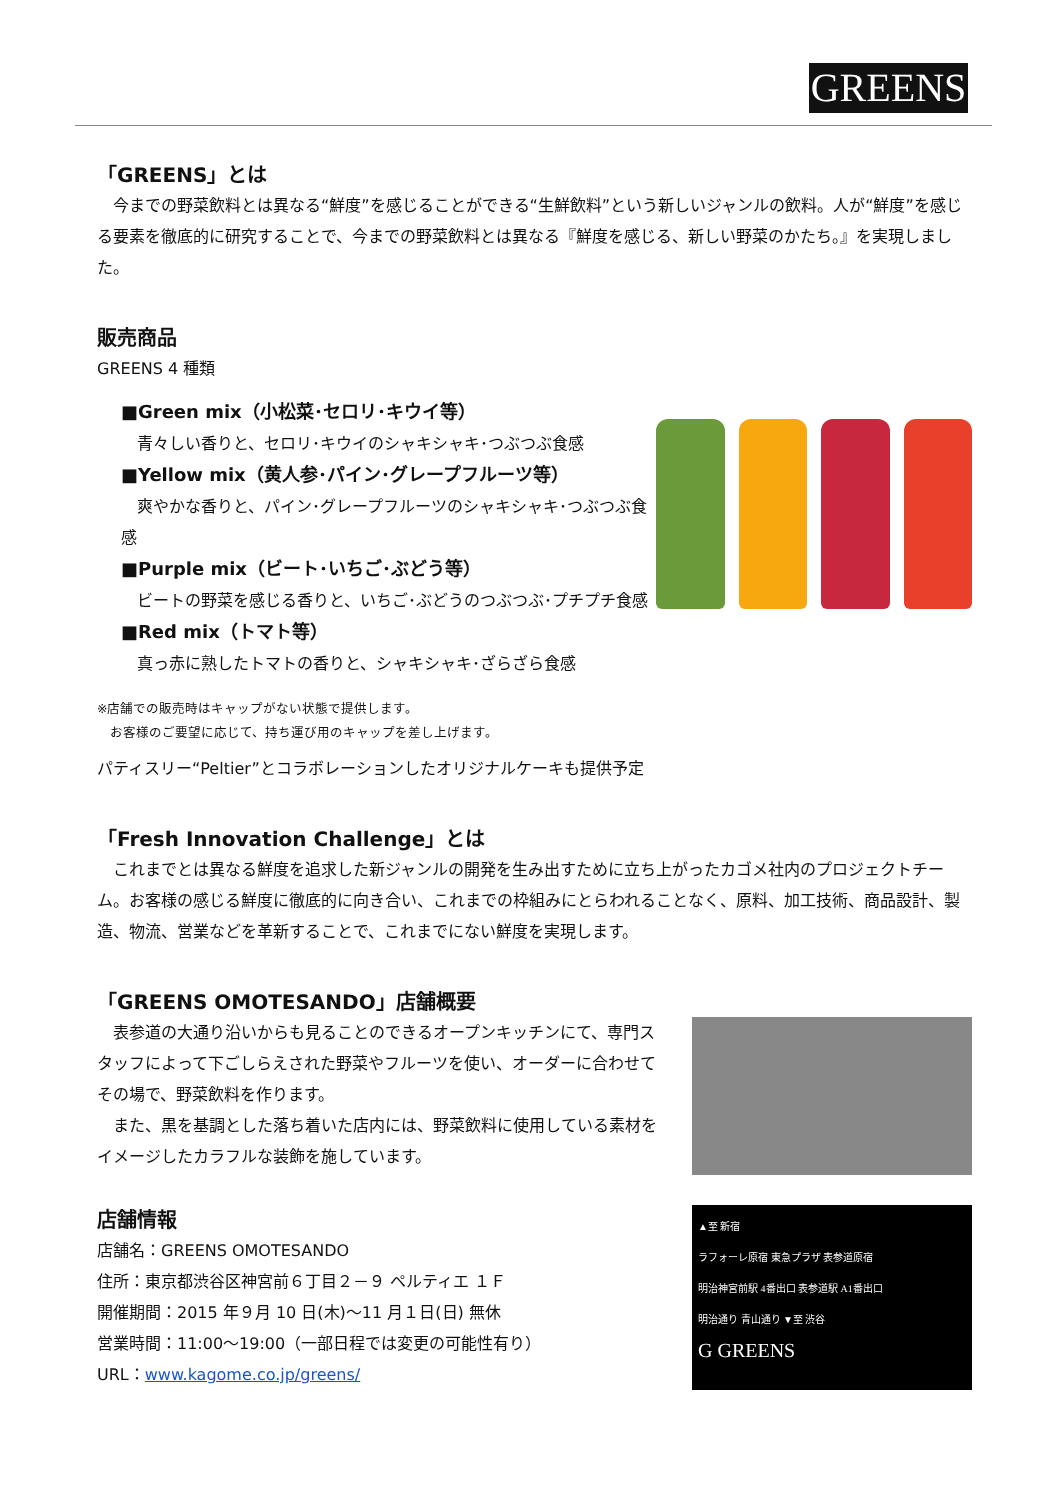GREENS
「GREENS」とは
　今までの野菜飲料とは異なる“鮮度”を感じることができる“生鮮飲料”という新しいジャンルの飲料。人が“鮮度”を感じる要素を徹底的に研究することで、今までの野菜飲料とは異なる『鮮度を感じる、新しい野菜のかたち。』を実現しました。
販売商品
GREENS 4 種類
■Green mix（小松菜･セロリ･キウイ等）
　青々しい香りと、セロリ･キウイのシャキシャキ･つぶつぶ食感
■Yellow mix（黄人参･パイン･グレープフルーツ等）
　爽やかな香りと、パイン･グレープフルーツのシャキシャキ･つぶつぶ食感
■Purple mix（ビート･いちご･ぶどう等）
　ビートの野菜を感じる香りと、いちご･ぶどうのつぶつぶ･プチプチ食感
■Red mix（トマト等）
　真っ赤に熟したトマトの香りと、シャキシャキ･ざらざら食感
※店舗での販売時はキャップがない状態で提供します。
　お客様のご要望に応じて、持ち運び用のキャップを差し上げます。
パティスリー“Peltier”とコラボレーションしたオリジナルケーキも提供予定
「Fresh Innovation Challenge」とは
　これまでとは異なる鮮度を追求した新ジャンルの開発を生み出すために立ち上がったカゴメ社内のプロジェクトチーム。お客様の感じる鮮度に徹底的に向き合い、これまでの枠組みにとらわれることなく、原料、加工技術、商品設計、製造、物流、営業などを革新することで、これまでにない鮮度を実現します。
「GREENS OMOTESANDO」店舗概要
　表参道の大通り沿いからも見ることのできるオープンキッチンにて、専門スタッフによって下ごしらえされた野菜やフルーツを使い、オーダーに合わせてその場で、野菜飲料を作ります。
　また、黒を基調とした落ち着いた店内には、野菜飲料に使用している素材をイメージしたカラフルな装飾を施しています。
店舗情報
店舗名：GREENS OMOTESANDO
住所：東京都渋谷区神宮前６丁目２－９ ペルティエ １Ｆ
開催期間：2015 年９月 10 日(木)～11 月１日(日) 無休
営業時間：11:00～19:00（一部日程では変更の可能性有り）
URL：www.kagome.co.jp/greens/
▲至 新宿
ラフォーレ原宿 東急プラザ 表参道原宿
明治神宮前駅 4番出口 表参道駅 A1番出口
明治通り 青山通り ▼至 渋谷
G GREENS